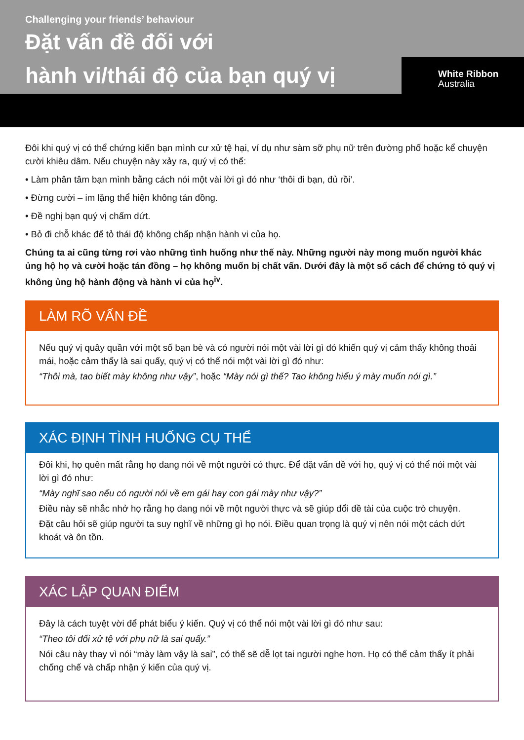Challenging your friends’ behaviour
Đặt vấn đề đối với
hành vi/thái độ của bạn quý vị
White Ribbon
Australia
Đôi khi quý vị có thể chứng kiến bạn mình cư xử tệ hại, ví dụ như sàm sỡ phụ nữ trên đường phố hoặc kể chuyện cười khiêu dâm. Nếu chuyện này xảy ra, quý vị có thể:
• Làm phân tâm bạn mình bằng cách nói một vài lời gì đó như ‘thôi đi bạn, đủ rồi’.
• Đừng cười – im lặng thể hiện không tán đồng.
• Đề nghị bạn quý vị chấm dứt.
• Bỏ đi chỗ khác để tỏ thái độ không chấp nhận hành vi của họ.
Chúng ta ai cũng từng rơi vào những tình huống như thế này. Những người này mong muốn người khác ủng hộ họ và cười hoặc tán đồng – họ không muốn bị chất vấn. Dưới đây là một số cách để chứng tỏ quý vị không ủng hộ hành động và hành vi của họ<sup>iv</sup>.
LÀM RÕ VẤN ĐỀ
Nếu quý vị quây quần với một số bạn bè và có người nói một vài lời gì đó khiến quý vị cảm thấy không thoải mái, hoặc cảm thấy là sai quấy, quý vị có thể nói một vài lời gì đó như:
“Thôi mà, tao biết mày không như vậy”, hoặc “Mày nói gì thế? Tao không hiểu ý mày muốn nói gì.”
XÁC ĐỊNH TÌNH HUỐNG CỤ THỂ
Đôi khi, họ quên mất rằng họ đang nói về một người có thực. Để đặt vấn đề với họ, quý vị có thể nói một vài lời gì đó như:
“Mày nghĩ sao nếu có người nói về em gái hay con gái mày như vậy?”
Điều này sẽ nhắc nhở họ rằng họ đang nói về một người thực và sẽ giúp đổi đề tài của cuộc trò chuyện.
Đặt câu hỏi sẽ giúp người ta suy nghĩ về những gì họ nói. Điều quan trọng là quý vị nên nói một cách dứt khoát và ôn tồn.
XÁC LẬP QUAN ĐIỂM
Đây là cách tuyệt vời để phát biểu ý kiến. Quý vị có thể nói một vài lời gì đó như sau:
“Theo tôi đối xử tệ với phụ nữ là sai quấy.”
Nói câu này thay vì nói “mày làm vậy là sai”, có thể sẽ dễ lọt tai người nghe hơn. Họ có thể cảm thấy ít phải chống chế và chấp nhận ý kiến của quý vị.